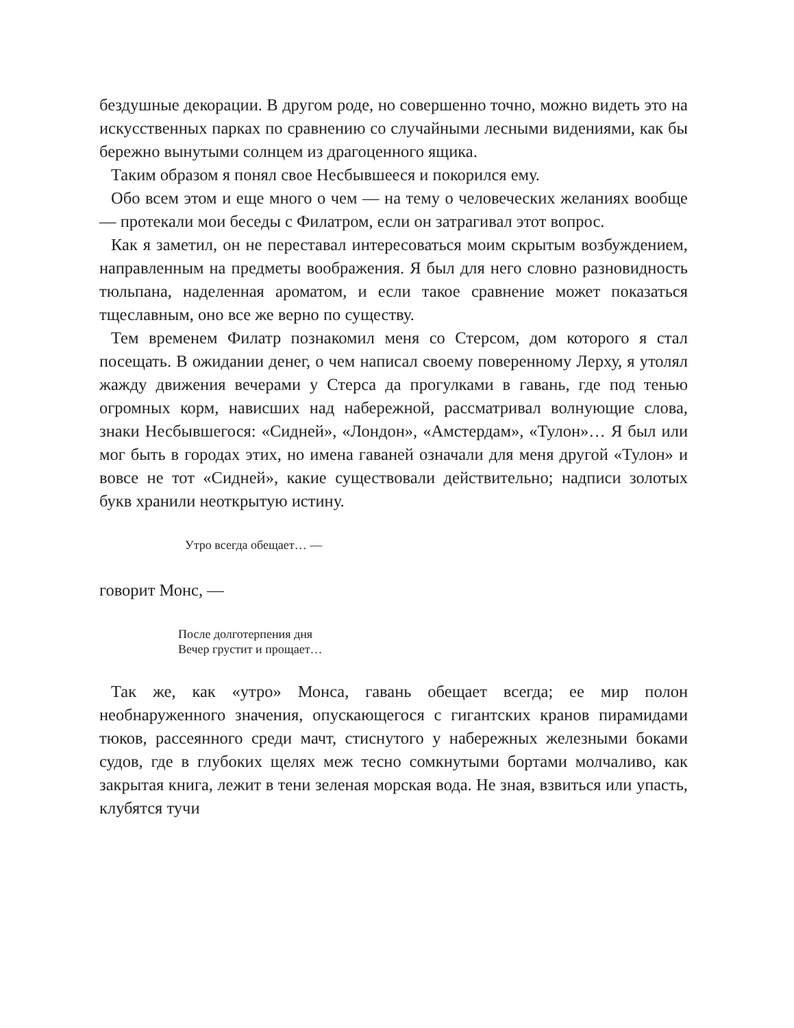бездушные декорации. В другом роде, но совершенно точно, можно видеть это на искусственных парках по сравнению со случайными лесными видениями, как бы бережно вынутыми солнцем из драгоценного ящика.
Таким образом я понял свое Несбывшееся и покорился ему.
Обо всем этом и еще много о чем — на тему о человеческих желаниях вообще — протекали мои беседы с Филатром, если он затрагивал этот вопрос.
Как я заметил, он не переставал интересоваться моим скрытым возбуждением, направленным на предметы воображения. Я был для него словно разновидность тюльпана, наделенная ароматом, и если такое сравнение может показаться тщеславным, оно все же верно по существу.
Тем временем Филатр познакомил меня со Стерсом, дом которого я стал посещать. В ожидании денег, о чем написал своему поверенному Лерху, я утолял жажду движения вечерами у Стерса да прогулками в гавань, где под тенью огромных корм, нависших над набережной, рассматривал волнующие слова, знаки Несбывшегося: «Сидней», «Лондон», «Амстердам», «Тулон»… Я был или мог быть в городах этих, но имена гаваней означали для меня другой «Тулон» и вовсе не тот «Сидней», какие существовали действительно; надписи золотых букв хранили неоткрытую истину.
Утро всегда обещает… —
говорит Монс, —
После долготерпения дня
Вечер грустит и прощает…
Так же, как «утро» Монса, гавань обещает всегда; ее мир полон необнаруженного значения, опускающегося с гигантских кранов пирамидами тюков, рассеянного среди мачт, стиснутого у набережных железными боками судов, где в глубоких щелях меж тесно сомкнутыми бортами молчаливо, как закрытая книга, лежит в тени зеленая морская вода. Не зная, взвиться или упасть, клубятся тучи